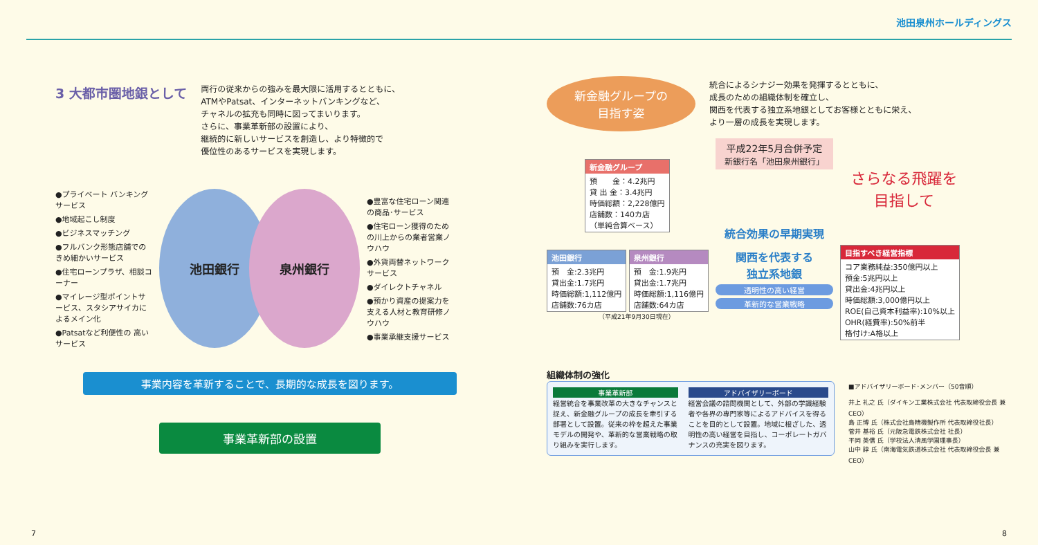池田泉州ホールディングス
3 大都市圏地銀として
両行の従来からの強みを最大限に活用するとともに、
ATMやPatsat、インターネットバンキングなど、
チャネルの拡充も同時に図ってまいります。
さらに、事業革新部の設置により、
継続的に新しいサービスを創造し、より特徴的で
優位性のあるサービスを実現します。
●プライベート バンキングサービス
●地域起こし制度
●ビジネスマッチング
●フルバンク形態店舗での きめ細かいサービス
●住宅ローンプラザ、相談コーナー
●マイレージ型ポイントサービス、スタシアサイカによるメイン化
●Patsatなど利便性の 高いサービス
池田銀行 泉州銀行
●豊富な住宅ローン関連の商品･サービス
●住宅ローン獲得のための川上からの業者営業ノウハウ
●外貨両替ネットワークサービス
●ダイレクトチャネル
●預かり資産の提案力を支える人材と教育研修ノウハウ
●事業承継支援サービス
事業内容を革新することで、長期的な成長を図ります。
事業革新部の設置
新金融グループの
目指す姿
統合によるシナジー効果を発揮するとともに、
成長のための組織体制を確立し、
関西を代表する独立系地銀としてお客様とともに栄え、
より一層の成長を実現します。
| 新金融グループ |
| --- |
| 預 金：4.2兆円 貸 出 金：3.4兆円 時価総額：2,228億円 店舗数：140カ店 （単純合算ベース） |
| 池田銀行 |
| --- |
| 預 金:2.3兆円 貸出金:1.7兆円 時価総額:1,112億円 店舗数:76カ店 |
| 泉州銀行 |
| --- |
| 預 金:1.9兆円 貸出金:1.7兆円 時価総額:1,116億円 店舗数:64カ店 |
（平成21年9月30日現在）
平成22年5月合併予定
新銀行名「池田泉州銀行」
統合効果の早期実現
関西を代表する
独立系地銀
透明性の高い経営
革新的な営業戦略
さらなる飛躍を
目指して
| 目指すべき経営指標 |
| --- |
| コア業務純益:350億円以上 預金:5兆円以上 貸出金:4兆円以上 時価総額:3,000億円以上 ROE(自己資本利益率):10%以上 OHR(経費率):50%前半 格付け:A格以上 |
組織体制の強化
事業革新部
経営統合を事業改革の大きなチャンスと捉え、新金融グループの成長を牽引する部署として設置。従来の枠を超えた事業モデルの開発や、革新的な営業戦略の取り組みを実行します。
アドバイザリーボード
経営会議の諮問機関として、外部の学識経験者や各界の専門家等によるアドバイスを得ることを目的として設置。地域に根ざした、透明性の高い経営を目指し、コーポレートガバナンスの充実を図ります。
■アドバイザリーボード･メンバー（50音順）
井上 礼之 氏（ダイキン工業株式会社 代表取締役会長 兼 CEO）
島 正博 氏（株式会社島精機製作所 代表取締役社長）
菅井 基裕 氏（元阪急電鉄株式会社 社長）
平岡 英信 氏（学校法人清風学園理事長）
山中 諄 氏（南海電気鉄道株式会社 代表取締役会長 兼 CEO）
7 8